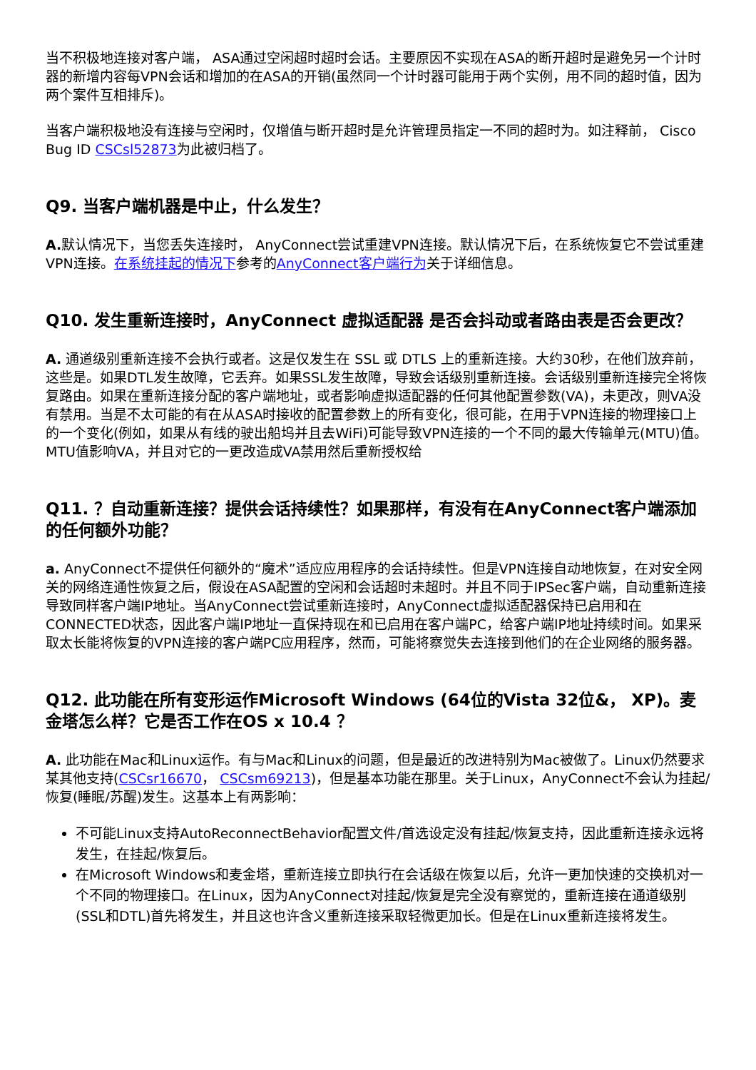当不积极地连接对客户端， ASA通过空闲超时超时会话。主要原因不实现在ASA的断开超时是避免另一个计时器的新增内容每VPN会话和增加的在ASA的开销(虽然同一个计时器可能用于两个实例，用不同的超时值，因为两个案件互相排斥)。
当客户端积极地没有连接与空闲时，仅增值与断开超时是允许管理员指定一不同的超时为。如注释前， Cisco Bug ID CSCsl52873为此被归档了。
Q9. 当客户端机器是中止，什么发生？
A. 默认情况下，当您丢失连接时， AnyConnect尝试重建VPN连接。默认情况下后，在系统恢复它不尝试重建VPN连接。在系统挂起的情况下参考的AnyConnect客户端行为关于详细信息。
Q10. 发生重新连接时，AnyConnect 虚拟适配器 是否会抖动或者路由表是否会更改？
A. 通道级别重新连接不会执行或者。这是仅发生在 SSL 或 DTLS 上的重新连接。大约30秒，在他们放弃前，这些是。如果DTL发生故障，它丢弃。如果SSL发生故障，导致会话级别重新连接。会话级别重新连接完全将恢复路由。如果在重新连接分配的客户端地址，或者影响虚拟适配器的任何其他配置参数(VA)，未更改，则VA没有禁用。当是不太可能的有在从ASA时接收的配置参数上的所有变化，很可能，在用于VPN连接的物理接口上的一个变化(例如，如果从有线的驶出船坞并且去WiFi)可能导致VPN连接的一个不同的最大传输单元(MTU)值。MTU值影响VA，并且对它的一更改造成VA禁用然后重新授权给
Q11. ？自动重新连接？提供会话持续性？如果那样，有没有在AnyConnect客户端添加的任何额外功能？
a. AnyConnect不提供任何额外的“魔术”适应应用程序的会话持续性。但是VPN连接自动地恢复，在对安全网关的网络连通性恢复之后，假设在ASA配置的空闲和会话超时未超时。并且不同于IPSec客户端，自动重新连接导致同样客户端IP地址。当AnyConnect尝试重新连接时，AnyConnect虚拟适配器保持已启用和在CONNECTED状态，因此客户端IP地址一直保持现在和已启用在客户端PC，给客户端IP地址持续时间。如果采取太长能将恢复的VPN连接的客户端PC应用程序，然而，可能将察觉失去连接到他们的在企业网络的服务器。
Q12. 此功能在所有变形运作Microsoft Windows (64位的Vista 32位&， XP)。麦金塔怎么样？它是否工作在OS x 10.4 ？
A. 此功能在Mac和Linux运作。有与Mac和Linux的问题，但是最近的改进特别为Mac被做了。Linux仍然要求某其他支持(CSCsr16670， CSCsm69213)，但是基本功能在那里。关于Linux，AnyConnect不会认为挂起/恢复(睡眠/苏醒)发生。这基本上有两影响：
不可能Linux支持AutoReconnectBehavior配置文件/首选设定没有挂起/恢复支持，因此重新连接永远将发生，在挂起/恢复后。
在Microsoft Windows和麦金塔，重新连接立即执行在会话级在恢复以后，允许一更加快速的交换机对一个不同的物理接口。在Linux，因为AnyConnect对挂起/恢复是完全没有察觉的，重新连接在通道级别(SSL和DTL)首先将发生，并且这也许含义重新连接采取轻微更加长。但是在Linux重新连接将发生。